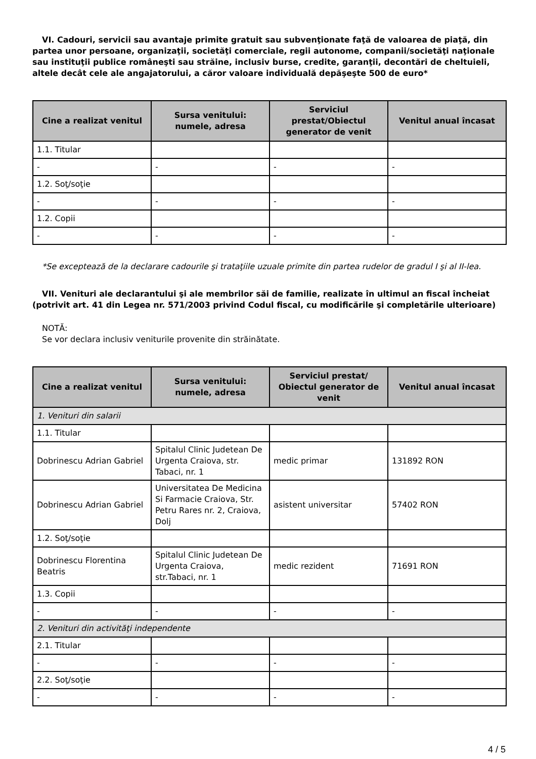VI. Cadouri, servicii sau avantaje primite gratuit sau subvenţionate faţă de valoarea de piaţă, din partea unor persoane, organizaţii, societăţi comerciale, regii autonome, companii/societăţi naţionale sau instituţii publice româneşti sau străine, inclusiv burse, credite, garanţii, decontări de cheltuieli, altele decât cele ale angajatorului, a căror valoare individuală depăşeşte 500 de euro*
| Cine a realizat venitul | Sursa venitului: numele, adresa | Serviciul prestat/Obiectul generator de venit | Venitul anual încasat |
| --- | --- | --- | --- |
| 1.1. Titular | | | |
| - | - | - | - |
| 1.2. Soţ/soţie | | | |
| - | - | - | - |
| 1.2. Copii | | | |
| - | - | - | - |
*Se exceptează de la declarare cadourile şi trataţiile uzuale primite din partea rudelor de gradul I şi al II-lea.
VII. Venituri ale declarantului şi ale membrilor săi de familie, realizate în ultimul an fiscal încheiat (potrivit art. 41 din Legea nr. 571/2003 privind Codul fiscal, cu modificările şi completările ulterioare)
NOTĂ:
Se vor declara inclusiv veniturile provenite din străinătate.
| Cine a realizat venitul | Sursa venitului: numele, adresa | Serviciul prestat/ Obiectul generator de venit | Venitul anual încasat |
| --- | --- | --- | --- |
| 1. Venituri din salarii | | | |
| 1.1. Titular | | | |
| Dobrinescu Adrian Gabriel | Spitalul Clinic Judetean De Urgenta Craiova, str. Tabaci, nr. 1 | medic primar | 131892 RON |
| Dobrinescu Adrian Gabriel | Universitatea De Medicina Si Farmacie Craiova, Str. Petru Rares nr. 2, Craiova, Dolj | asistent universitar | 57402 RON |
| 1.2. Soţ/soţie | | | |
| Dobrinescu Florentina Beatris | Spitalul Clinic Judetean De Urgenta Craiova, str.Tabaci, nr. 1 | medic rezident | 71691 RON |
| 1.3. Copii | | | |
| - | - | - | - |
| 2. Venituri din activităţi independente | | | |
| 2.1. Titular | | | |
| - | - | - | - |
| 2.2. Soţ/soţie | | | |
| - | - | - | - |
4 / 5